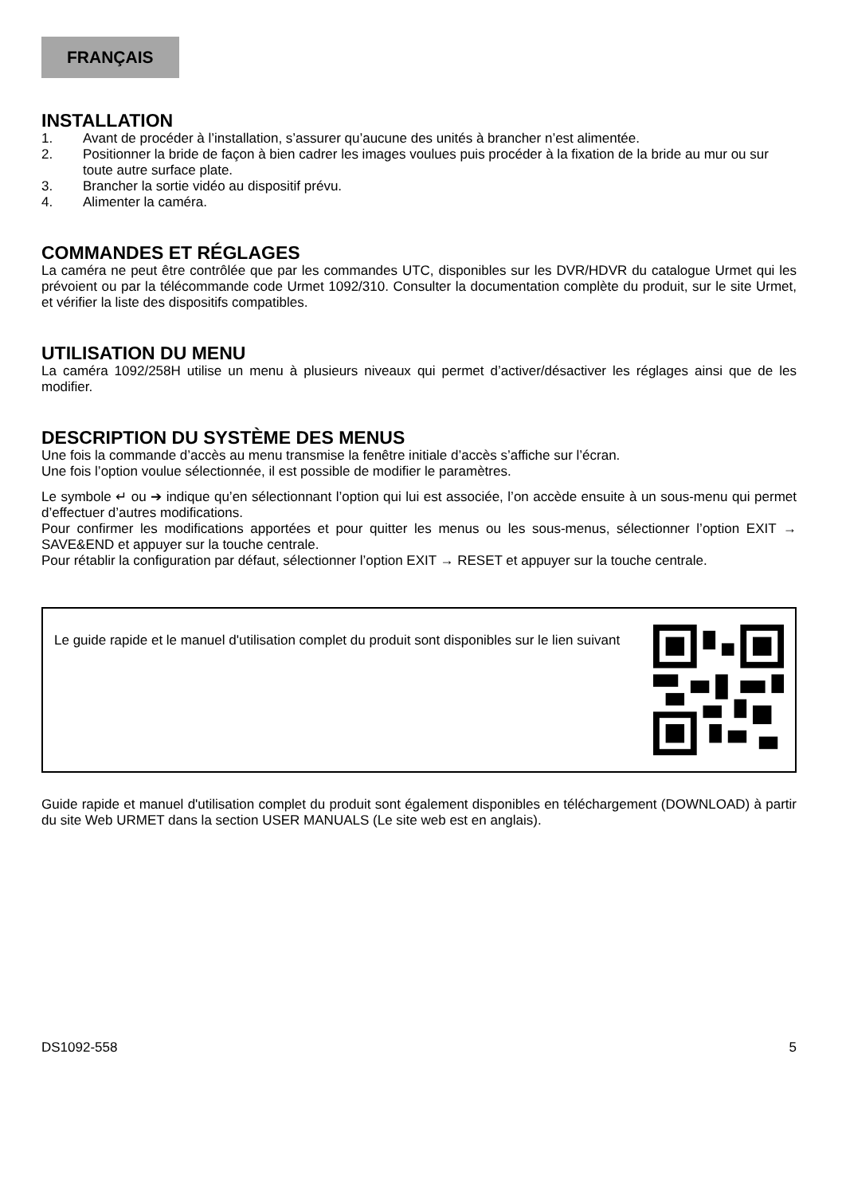FRANÇAIS
INSTALLATION
1. Avant de procéder à l’installation, s’assurer qu’aucune des unités à brancher n’est alimentée.
2. Positionner la bride de façon à bien cadrer les images voulues puis procéder à la fixation de la bride au mur ou sur toute autre surface plate.
3. Brancher la sortie vidéo au dispositif prévu.
4. Alimenter la caméra.
COMMANDES ET RÉGLAGES
La caméra ne peut être contrôlée que par les commandes UTC, disponibles sur les DVR/HDVR du catalogue Urmet qui les prévoient ou par la télécommande code Urmet 1092/310. Consulter la documentation complète du produit, sur le site Urmet, et vérifier la liste des dispositifs compatibles.
UTILISATION DU MENU
La caméra 1092/258H utilise un menu à plusieurs niveaux qui permet d’activer/désactiver les réglages ainsi que de les modifier.
DESCRIPTION DU SYSTÈME DES MENUS
Une fois la commande d’accès au menu transmise la fenêtre initiale d’accès s’affiche sur l’écran.
Une fois l’option voulue sélectionnée, il est possible de modifier le paramètres.
Le symbole ↵ ou ➔ indique qu’en sélectionnant l’option qui lui est associée, l’on accède ensuite à un sous-menu qui permet d’effectuer d’autres modifications.
Pour confirmer les modifications apportées et pour quitter les menus ou les sous-menus, sélectionner l’option EXIT → SAVE&END et appuyer sur la touche centrale.
Pour rétablir la configuration par défaut, sélectionner l’option EXIT → RESET et appuyer sur la touche centrale.
Le guide rapide et le manuel d'utilisation complet du produit sont disponibles sur le lien suivant
Guide rapide et manuel d'utilisation complet du produit sont également disponibles en téléchargement (DOWNLOAD) à partir du site Web URMET dans la section USER MANUALS (Le site web est en anglais).
DS1092-558 5